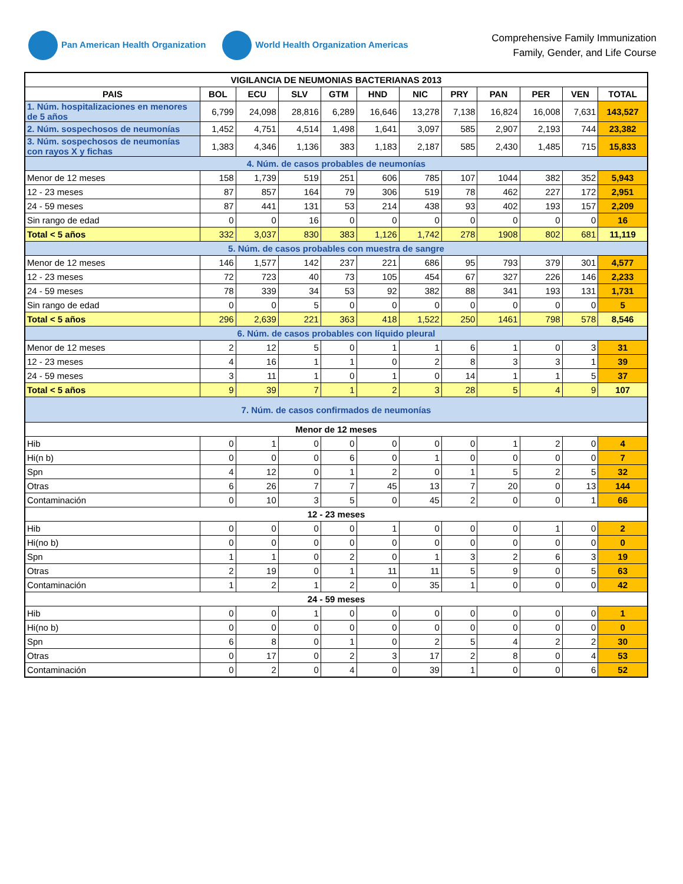Pan American Health Organization
World Health Organization Americas
Comprehensive Family Immunization
Family, Gender, and Life Course
| VIGILANCIA DE NEUMONIAS BACTERIANAS 2013 | | | | | | | | | | | |
| --- | --- | --- | --- | --- | --- | --- | --- | --- | --- | --- | --- |
| PAIS | BOL | ECU | SLV | GTM | HND | NIC | PRY | PAN | PER | VEN | TOTAL |
| 1. Núm. hospitalizaciones en menores de 5 años | 6,799 | 24,098 | 28,816 | 6,289 | 16,646 | 13,278 | 7,138 | 16,824 | 16,008 | 7,631 | 143,527 |
| 2. Núm. sospechosos de neumonías | 1,452 | 4,751 | 4,514 | 1,498 | 1,641 | 3,097 | 585 | 2,907 | 2,193 | 744 | 23,382 |
| 3. Núm. sospechosos de neumonías con rayos X y fichas | 1,383 | 4,346 | 1,136 | 383 | 1,183 | 2,187 | 585 | 2,430 | 1,485 | 715 | 15,833 |
| 4. Núm. de casos probables de neumonías | | | | | | | | | | | |
| Menor de 12 meses | 158 | 1,739 | 519 | 251 | 606 | 785 | 107 | 1044 | 382 | 352 | 5,943 |
| 12 - 23 meses | 87 | 857 | 164 | 79 | 306 | 519 | 78 | 462 | 227 | 172 | 2,951 |
| 24 - 59 meses | 87 | 441 | 131 | 53 | 214 | 438 | 93 | 402 | 193 | 157 | 2,209 |
| Sin rango de edad | 0 | 0 | 16 | 0 | 0 | 0 | 0 | 0 | 0 | 0 | 16 |
| Total < 5 años | 332 | 3,037 | 830 | 383 | 1,126 | 1,742 | 278 | 1908 | 802 | 681 | 11,119 |
| 5. Núm. de casos probables con muestra de sangre | | | | | | | | | | | |
| Menor de 12 meses | 146 | 1,577 | 142 | 237 | 221 | 686 | 95 | 793 | 379 | 301 | 4,577 |
| 12 - 23 meses | 72 | 723 | 40 | 73 | 105 | 454 | 67 | 327 | 226 | 146 | 2,233 |
| 24 - 59 meses | 78 | 339 | 34 | 53 | 92 | 382 | 88 | 341 | 193 | 131 | 1,731 |
| Sin rango de edad | 0 | 0 | 5 | 0 | 0 | 0 | 0 | 0 | 0 | 0 | 5 |
| Total < 5 años | 296 | 2,639 | 221 | 363 | 418 | 1,522 | 250 | 1461 | 798 | 578 | 8,546 |
| 6. Núm. de casos probables con líquido pleural | | | | | | | | | | | |
| Menor de 12 meses | 2 | 12 | 5 | 0 | 1 | 1 | 6 | 1 | 0 | 3 | 31 |
| 12 - 23 meses | 4 | 16 | 1 | 1 | 0 | 2 | 8 | 3 | 3 | 1 | 39 |
| 24 - 59 meses | 3 | 11 | 1 | 0 | 1 | 0 | 14 | 1 | 1 | 5 | 37 |
| Total < 5 años | 9 | 39 | 7 | 1 | 2 | 3 | 28 | 5 | 4 | 9 | 107 |
| 7. Núm. de casos confirmados de neumonías | | | | | | | | | | | |
| Menor de 12 meses | | | | | | | | | | | |
| Hib | 0 | 1 | 0 | 0 | 0 | 0 | 0 | 1 | 2 | 0 | 4 |
| Hi(n b) | 0 | 0 | 0 | 6 | 0 | 1 | 0 | 0 | 0 | 0 | 7 |
| Spn | 4 | 12 | 0 | 1 | 2 | 0 | 1 | 5 | 2 | 5 | 32 |
| Otras | 6 | 26 | 7 | 7 | 45 | 13 | 7 | 20 | 0 | 13 | 144 |
| Contaminación | 0 | 10 | 3 | 5 | 0 | 45 | 2 | 0 | 0 | 1 | 66 |
| 12 - 23 meses | | | | | | | | | | | |
| Hib | 0 | 0 | 0 | 0 | 1 | 0 | 0 | 0 | 1 | 0 | 2 |
| Hi(no b) | 0 | 0 | 0 | 0 | 0 | 0 | 0 | 0 | 0 | 0 | 0 |
| Spn | 1 | 1 | 0 | 2 | 0 | 1 | 3 | 2 | 6 | 3 | 19 |
| Otras | 2 | 19 | 0 | 1 | 11 | 11 | 5 | 9 | 0 | 5 | 63 |
| Contaminación | 1 | 2 | 1 | 2 | 0 | 35 | 1 | 0 | 0 | 0 | 42 |
| 24 - 59 meses | | | | | | | | | | | |
| Hib | 0 | 0 | 1 | 0 | 0 | 0 | 0 | 0 | 0 | 0 | 1 |
| Hi(no b) | 0 | 0 | 0 | 0 | 0 | 0 | 0 | 0 | 0 | 0 | 0 |
| Spn | 6 | 8 | 0 | 1 | 0 | 2 | 5 | 4 | 2 | 2 | 30 |
| Otras | 0 | 17 | 0 | 2 | 3 | 17 | 2 | 8 | 0 | 4 | 53 |
| Contaminación | 0 | 2 | 0 | 4 | 0 | 39 | 1 | 0 | 0 | 6 | 52 |